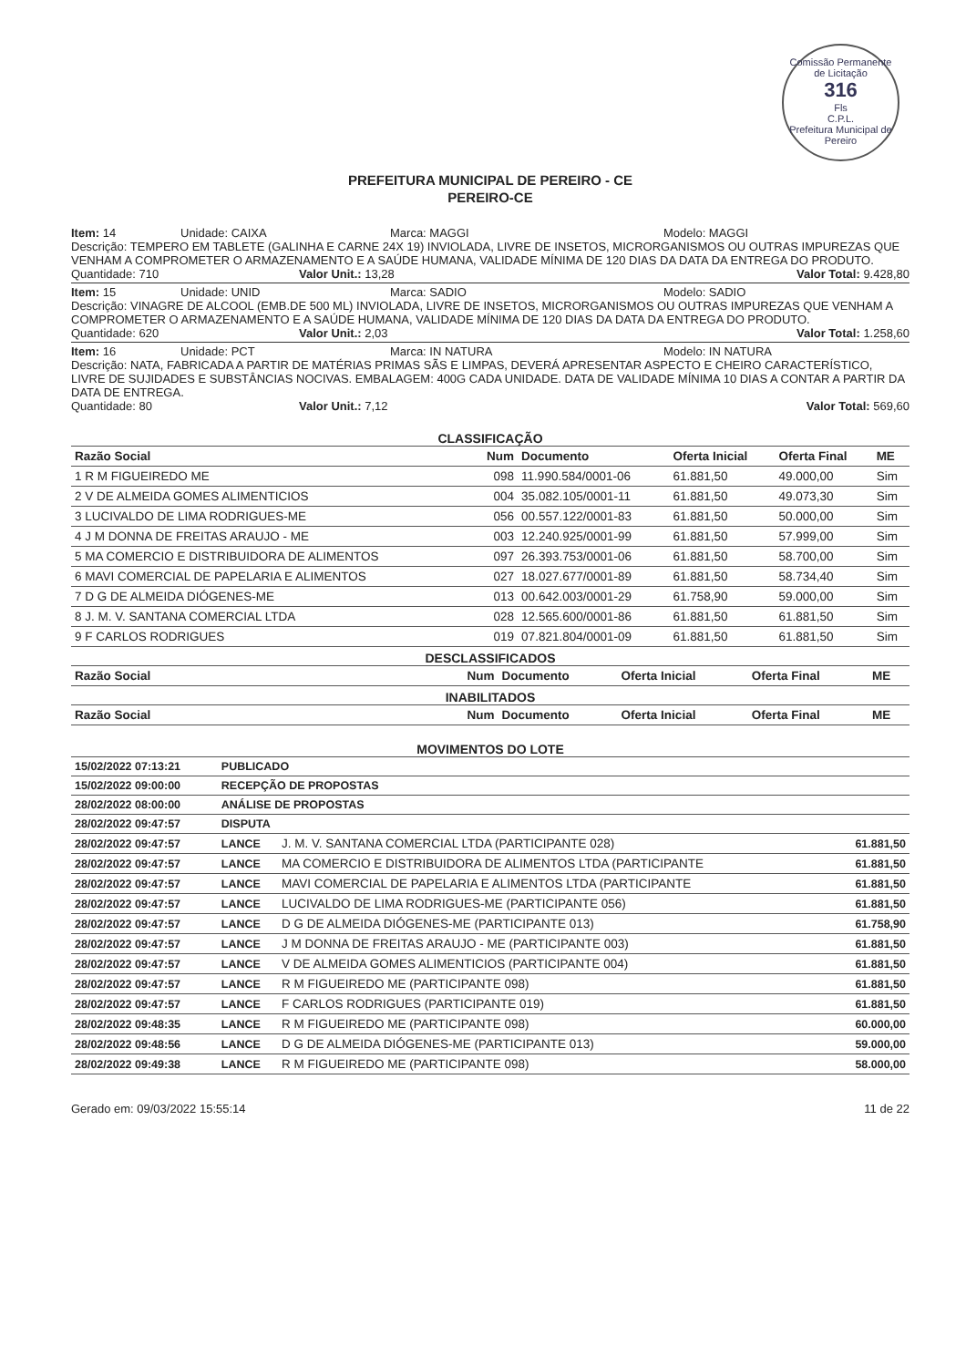Comissão Permanente de Licitação
316
Fls
C.P.L.
Prefeitura Municipal de Pereiro
PREFEITURA MUNICIPAL DE PEREIRO - CE
PEREIRO-CE
Item: 14 Unidade: CAIXA Marca: MAGGI Modelo: MAGGI
Descrição: TEMPERO EM TABLETE (GALINHA E CARNE 24X 19) INVIOLADA, LIVRE DE INSETOS, MICRORGANISMOS OU OUTRAS IMPUREZAS QUE VENHAM A COMPROMETER O ARMAZENAMENTO E A SAÚDE HUMANA, VALIDADE MÍNIMA DE 120 DIAS DA DATA DA ENTREGA DO PRODUTO.
Quantidade: 710 Valor Unit.: 13,28 Valor Total: 9.428,80
Item: 15 Unidade: UNID Marca: SADIO Modelo: SADIO
Descrição: VINAGRE DE ALCOOL (EMB.DE 500 ML) INVIOLADA, LIVRE DE INSETOS, MICRORGANISMOS OU OUTRAS IMPUREZAS QUE VENHAM A COMPROMETER O ARMAZENAMENTO E A SAÚDE HUMANA, VALIDADE MÍNIMA DE 120 DIAS DA DATA DA ENTREGA DO PRODUTO.
Quantidade: 620 Valor Unit.: 2,03 Valor Total: 1.258,60
Item: 16 Unidade: PCT Marca: IN NATURA Modelo: IN NATURA
Descrição: NATA, FABRICADA A PARTIR DE MATÉRIAS PRIMAS SÃS E LIMPAS, DEVERÁ APRESENTAR ASPECTO E CHEIRO CARACTERÍSTICO, LIVRE DE SUJIDADES E SUBSTÂNCIAS NOCIVAS. EMBALAGEM: 400G CADA UNIDADE. DATA DE VALIDADE MÍNIMA 10 DIAS A CONTAR A PARTIR DA DATA DE ENTREGA.
Quantidade: 80 Valor Unit.: 7,12 Valor Total: 569,60
CLASSIFICAÇÃO
| Razão Social | Num | Documento | Oferta Inicial | Oferta Final | ME |
| --- | --- | --- | --- | --- | --- |
| 1 R M FIGUEIREDO ME | 098 | 11.990.584/0001-06 | 61.881,50 | 49.000,00 | Sim |
| 2 V DE ALMEIDA GOMES ALIMENTICIOS | 004 | 35.082.105/0001-11 | 61.881,50 | 49.073,30 | Sim |
| 3 LUCIVALDO DE LIMA RODRIGUES-ME | 056 | 00.557.122/0001-83 | 61.881,50 | 50.000,00 | Sim |
| 4 J M DONNA DE FREITAS ARAUJO - ME | 003 | 12.240.925/0001-99 | 61.881,50 | 57.999,00 | Sim |
| 5 MA COMERCIO E DISTRIBUIDORA DE ALIMENTOS | 097 | 26.393.753/0001-06 | 61.881,50 | 58.700,00 | Sim |
| 6 MAVI COMERCIAL DE PAPELARIA E ALIMENTOS | 027 | 18.027.677/0001-89 | 61.881,50 | 58.734,40 | Sim |
| 7 D G DE ALMEIDA DIÓGENES-ME | 013 | 00.642.003/0001-29 | 61.758,90 | 59.000,00 | Sim |
| 8 J. M. V. SANTANA COMERCIAL LTDA | 028 | 12.565.600/0001-86 | 61.881,50 | 61.881,50 | Sim |
| 9 F CARLOS RODRIGUES | 019 | 07.821.804/0001-09 | 61.881,50 | 61.881,50 | Sim |
DESCLASSIFICADOS
| Razão Social | Num | Documento | Oferta Inicial | Oferta Final | ME |
| --- | --- | --- | --- | --- | --- |
INABILITADOS
| Razão Social | Num | Documento | Oferta Inicial | Oferta Final | ME |
| --- | --- | --- | --- | --- | --- |
MOVIMENTOS DO LOTE
| 15/02/2022 07:13:21 | PUBLICADO | | |
| 15/02/2022 09:00:00 | RECEPÇÃO DE PROPOSTAS | | |
| 28/02/2022 08:00:00 | ANÁLISE DE PROPOSTAS | | |
| 28/02/2022 09:47:57 | DISPUTA | | |
| 28/02/2022 09:47:57 | LANCE | J. M. V. SANTANA COMERCIAL LTDA (PARTICIPANTE 028) | 61.881,50 |
| 28/02/2022 09:47:57 | LANCE | MA COMERCIO E DISTRIBUIDORA DE ALIMENTOS LTDA (PARTICIPANTE | 61.881,50 |
| 28/02/2022 09:47:57 | LANCE | MAVI COMERCIAL DE PAPELARIA E ALIMENTOS LTDA (PARTICIPANTE | 61.881,50 |
| 28/02/2022 09:47:57 | LANCE | LUCIVALDO DE LIMA RODRIGUES-ME (PARTICIPANTE 056) | 61.881,50 |
| 28/02/2022 09:47:57 | LANCE | D G DE ALMEIDA DIÓGENES-ME (PARTICIPANTE 013) | 61.758,90 |
| 28/02/2022 09:47:57 | LANCE | J M DONNA DE FREITAS ARAUJO - ME (PARTICIPANTE 003) | 61.881,50 |
| 28/02/2022 09:47:57 | LANCE | V DE ALMEIDA GOMES ALIMENTICIOS (PARTICIPANTE 004) | 61.881,50 |
| 28/02/2022 09:47:57 | LANCE | R M FIGUEIREDO ME (PARTICIPANTE 098) | 61.881,50 |
| 28/02/2022 09:47:57 | LANCE | F CARLOS RODRIGUES (PARTICIPANTE 019) | 61.881,50 |
| 28/02/2022 09:48:35 | LANCE | R M FIGUEIREDO ME (PARTICIPANTE 098) | 60.000,00 |
| 28/02/2022 09:48:56 | LANCE | D G DE ALMEIDA DIÓGENES-ME (PARTICIPANTE 013) | 59.000,00 |
| 28/02/2022 09:49:38 | LANCE | R M FIGUEIREDO ME (PARTICIPANTE 098) | 58.000,00 |
Gerado em: 09/03/2022 15:55:14 11 de 22